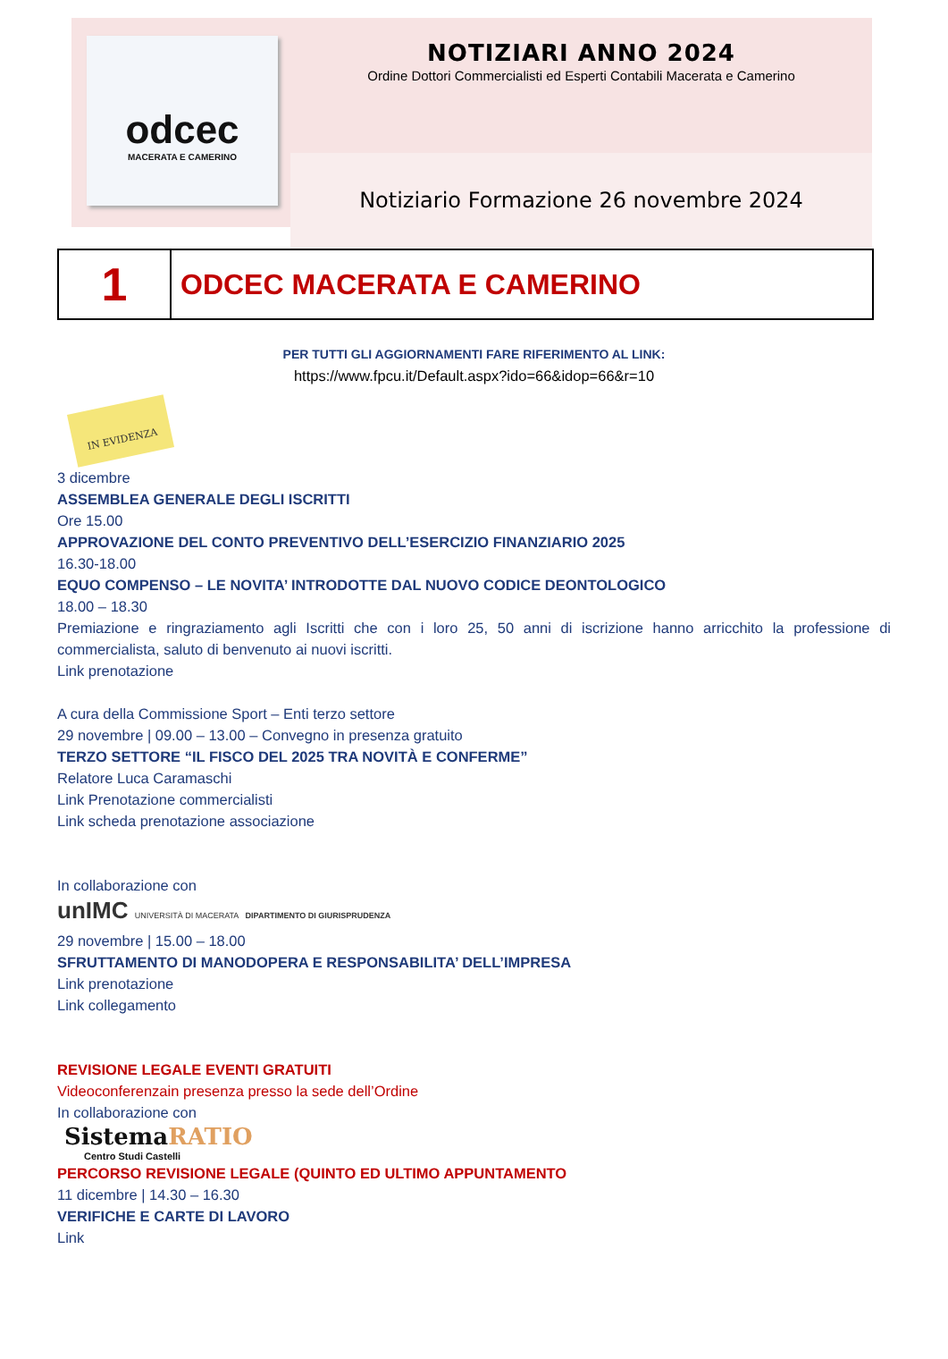odcec
MACERATA E CAMERINO
NOTIZIARI ANNO 2024
Ordine Dottori Commercialisti ed Esperti Contabili Macerata e Camerino
Notiziario Formazione 26 novembre 2024
| 1 | ODCEC MACERATA E CAMERINO |
PER TUTTI GLI AGGIORNAMENTI FARE RIFERIMENTO AL LINK:
https://www.fpcu.it/Default.aspx?ido=66&idop=66&r=10
IN EVIDENZA
3 dicembre
ASSEMBLEA GENERALE DEGLI ISCRITTI
Ore 15.00
APPROVAZIONE DEL CONTO PREVENTIVO DELL’ESERCIZIO FINANZIARIO 2025
16.30-18.00
EQUO COMPENSO – LE NOVITA’ INTRODOTTE DAL NUOVO CODICE DEONTOLOGICO
18.00 – 18.30
Premiazione e ringraziamento agli Iscritti che con i loro 25, 50 anni di iscrizione hanno arricchito la professione di commercialista, saluto di benvenuto ai nuovi iscritti.
Link prenotazione
A cura della Commissione Sport – Enti terzo settore
29 novembre | 09.00 – 13.00 – Convegno in presenza gratuito
TERZO SETTORE “IL FISCO DEL 2025 TRA NOVITÀ E CONFERME”
Relatore Luca Caramaschi
Link Prenotazione commercialisti
Link scheda prenotazione associazione
In collaborazione con
unIMC UNIVERSITÀ DI MACERATA DIPARTIMENTO DI GIURISPRUDENZA
29 novembre | 15.00 – 18.00
SFRUTTAMENTO DI MANODOPERA E RESPONSABILITA’ DELL’IMPRESA
Link prenotazione
Link collegamento
REVISIONE LEGALE EVENTI GRATUITI
Videoconferenzain presenza presso la sede dell’Ordine
In collaborazione con
SistemaRATIO
Centro Studi Castelli
PERCORSO REVISIONE LEGALE (QUINTO ED ULTIMO APPUNTAMENTO
11 dicembre | 14.30 – 16.30
VERIFICHE E CARTE DI LAVORO
Link